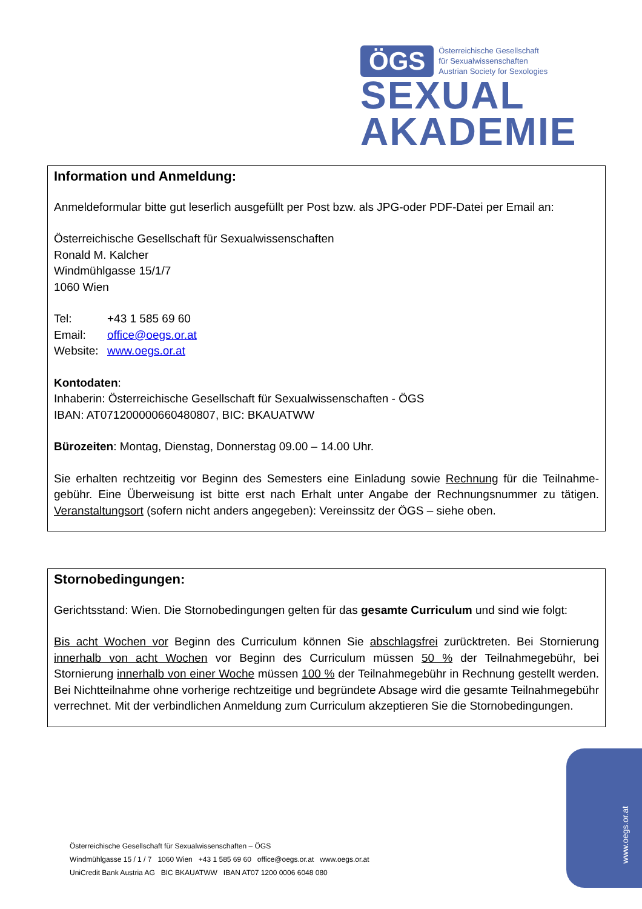ÖGS Österreichische Gesellschaft
für Sexualwissenschaften
Austrian Society for Sexologies
SEXUAL
AKADEMIE
Information und Anmeldung:
Anmeldeformular bitte gut leserlich ausgefüllt per Post bzw. als JPG-oder PDF-Datei per Email an:
Österreichische Gesellschaft für Sexualwissenschaften
Ronald M. Kalcher
Windmühlgasse 15/1/7
1060 Wien
Tel: +43 1 585 69 60
Email: office@oegs.or.at
Website: www.oegs.or.at
Kontodaten:
Inhaberin: Österreichische Gesellschaft für Sexualwissenschaften - ÖGS
IBAN: AT071200000660480807, BIC: BKAUATWW
Bürozeiten: Montag, Dienstag, Donnerstag 09.00 – 14.00 Uhr.
Sie erhalten rechtzeitig vor Beginn des Semesters eine Einladung sowie Rechnung für die Teilnahme-gebühr. Eine Überweisung ist bitte erst nach Erhalt unter Angabe der Rechnungsnummer zu tätigen. Veranstaltungsort (sofern nicht anders angegeben): Vereinssitz der ÖGS – siehe oben.
Stornobedingungen:
Gerichtsstand: Wien. Die Stornobedingungen gelten für das gesamte Curriculum und sind wie folgt:
Bis acht Wochen vor Beginn des Curriculum können Sie abschlagsfrei zurücktreten. Bei Stornierung innerhalb von acht Wochen vor Beginn des Curriculum müssen 50 % der Teilnahmegebühr, bei Stornierung innerhalb von einer Woche müssen 100 % der Teilnahmegebühr in Rechnung gestellt werden. Bei Nichtteilnahme ohne vorherige rechtzeitige und begründete Absage wird die gesamte Teilnahmegebühr verrechnet. Mit der verbindlichen Anmeldung zum Curriculum akzeptieren Sie die Stornobedingungen.
Österreichische Gesellschaft für Sexualwissenschaften – ÖGS
Windmühlgasse 15 / 1 / 7 1060 Wien +43 1 585 69 60 office@oegs.or.at www.oegs.or.at
UniCredit Bank Austria AG BIC BKAUATWW IBAN AT07 1200 0006 6048 080
www.oegs.or.at